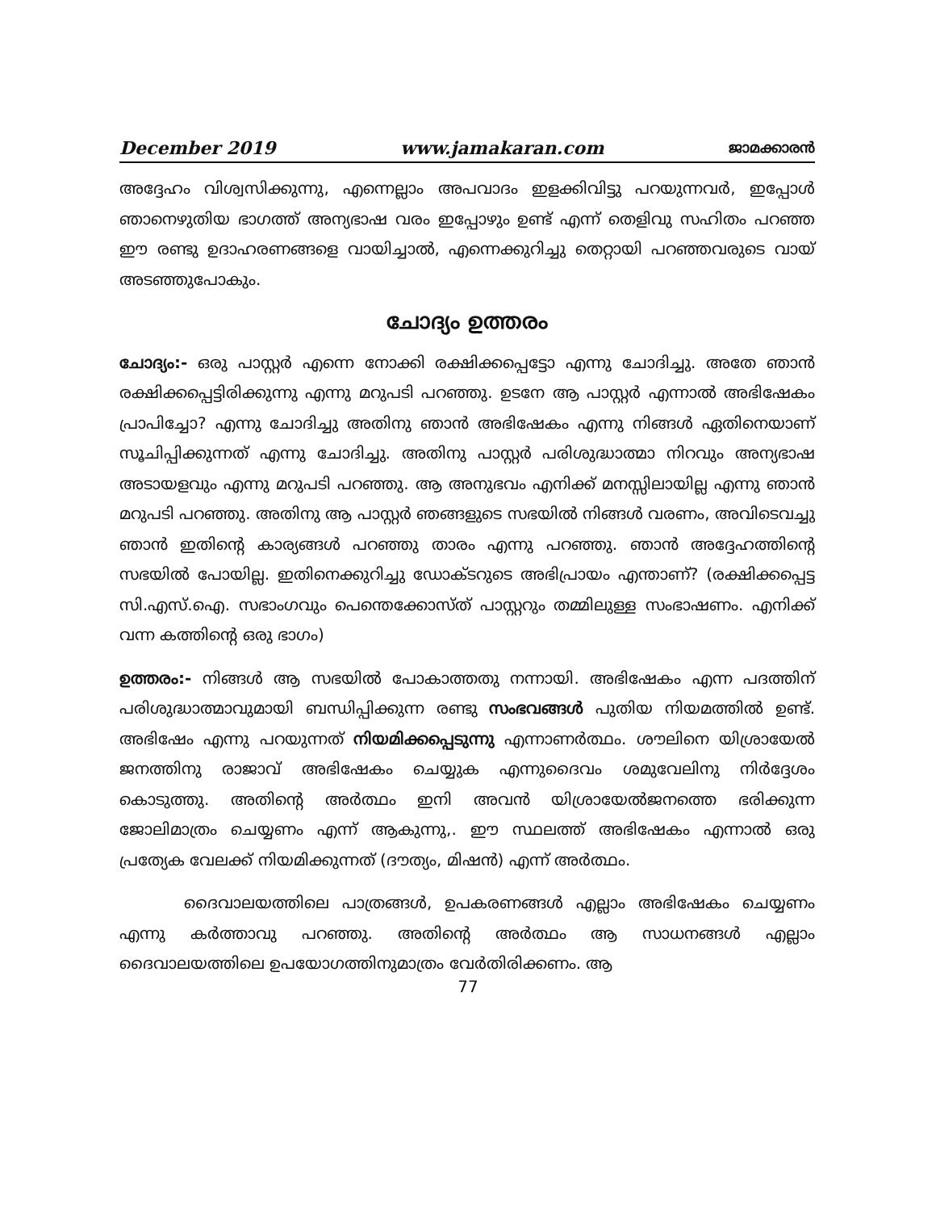December 2019 www.jamakaran.com ജാമക്കാരൻ
അദ്ദേഹം വിശ്വസിക്കുന്നു, എന്നെല്ലാം അപവാദം ഇളക്കിവിട്ടു പറയുന്നവർ, ഇപ്പോൾ ഞാനെഴുതിയ ഭാഗത്ത് അന്യഭാഷ വരം ഇപ്പോഴും ഉണ്ട് എന്ന് തെളിവു സഹിതം പറഞ്ഞ ഈ രണ്ടു ഉദാഹരണങ്ങളെ വായിച്ചാൽ, എന്നെക്കുറിച്ചു തെറ്റായി പറഞ്ഞവരുടെ വായ് അടഞ്ഞുപോകും.
ചോദ്യം ഉത്തരം
ചോദ്യം:- ഒരു പാസ്റ്റർ എന്നെ നോക്കി രക്ഷിക്കപ്പെട്ടോ എന്നു ചോദിച്ചു. അതേ ഞാൻ രക്ഷിക്കപ്പെട്ടിരിക്കുന്നു എന്നു മറുപടി പറഞ്ഞു. ഉടനേ ആ പാസ്റ്റർ എന്നാൽ അഭിഷേകം പ്രാപിച്ചോ? എന്നു ചോദിച്ചു അതിനു ഞാൻ അഭിഷേകം എന്നു നിങ്ങൾ ഏതിനെയാണ് സൂചിപ്പിക്കുന്നത് എന്നു ചോദിച്ചു. അതിനു പാസ്റ്റർ പരിശുദ്ധാത്മാ നിറവും അന്യഭാഷ അടായളവും എന്നു മറുപടി പറഞ്ഞു. ആ അനുഭവം എനിക്ക് മനസ്സിലായില്ല എന്നു ഞാൻ മറുപടി പറഞ്ഞു. അതിനു ആ പാസ്റ്റർ ഞങ്ങളുടെ സഭയിൽ നിങ്ങൾ വരണം, അവിടെവച്ചു ഞാൻ ഇതിന്റെ കാര്യങ്ങൾ പറഞ്ഞു താരം എന്നു പറഞ്ഞു. ഞാൻ അദ്ദേഹത്തിന്റെ സഭയിൽ പോയില്ല. ഇതിനെക്കുറിച്ചു ഡോക്ടറുടെ അഭിപ്രായം എന്താണ്? (രക്ഷിക്കപ്പെട്ട സി.എസ്.ഐ. സഭാംഗവും പെന്തെക്കോസ്ത് പാസ്റ്ററും തമ്മിലുള്ള സംഭാഷണം. എനിക്ക് വന്ന കത്തിന്റെ ഒരു ഭാഗം)
ഉത്തരം:- നിങ്ങൾ ആ സഭയിൽ പോകാത്തതു നന്നായി. അഭിഷേകം എന്ന പദത്തിന് പരിശുദ്ധാത്മാവുമായി ബന്ധിപ്പിക്കുന്ന രണ്ടു സംഭവങ്ങൾ പുതിയ നിയമത്തിൽ ഉണ്ട്. അഭിഷേം എന്നു പറയുന്നത് നിയമിക്കപ്പെടുന്നു എന്നാണർത്ഥം. ശൗലിനെ യിശ്രായേൽ ജനത്തിനു രാജാവ് അഭിഷേകം ചെയ്യുക എന്നുദൈവം ശമുവേലിനു നിർദ്ദേശം കൊടുത്തു. അതിന്റെ അർത്ഥം ഇനി അവൻ യിശ്രായേൽജനത്തെ ഭരിക്കുന്ന ജോലിമാത്രം ചെയ്യണം എന്ന് ആകുന്നു,. ഈ സ്ഥലത്ത് അഭിഷേകം എന്നാൽ ഒരു പ്രത്യേക വേലക്ക് നിയമിക്കുന്നത് (ദൗത്യം, മിഷൻ) എന്ന് അർത്ഥം.
ദൈവാലയത്തിലെ പാത്രങ്ങൾ, ഉപകരണങ്ങൾ എല്ലാം അഭിഷേകം ചെയ്യണം എന്നു കർത്താവു പറഞ്ഞു. അതിന്റെ അർത്ഥം ആ സാധനങ്ങൾ എല്ലാം ദൈവാലയത്തിലെ ഉപയോഗത്തിനുമാത്രം വേർതിരിക്കണം. ആ
77